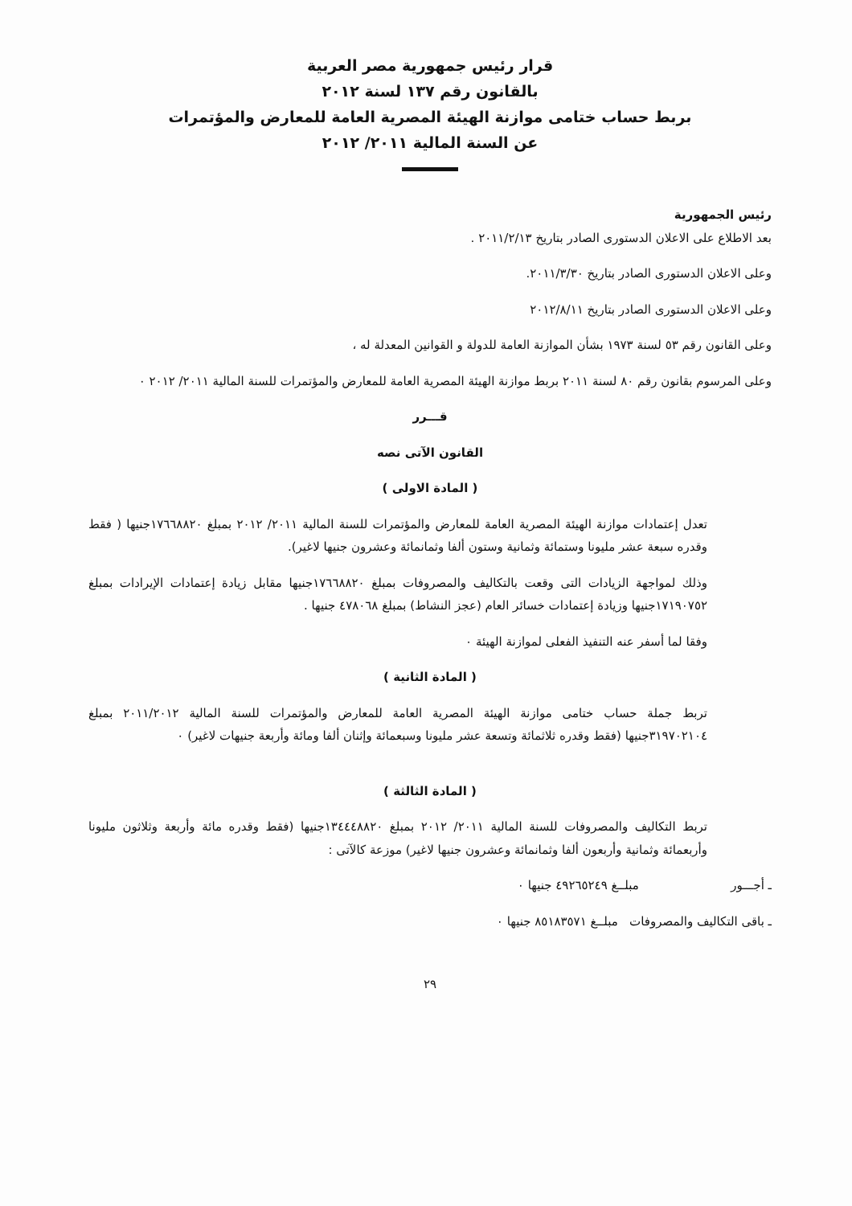قرار رئيس جمهورية مصر العربية
بالقانون رقم ١٣٧ لسنة ٢٠١٢
بربط حساب ختامى موازنة الهيئة المصرية العامة للمعارض والمؤتمرات
عن السنة المالية ٢٠١١/ ٢٠١٢
رئيس الجمهورية
بعد الاطلاع على الاعلان الدستورى الصادر بتاريخ ٢٠١١/٢/١٣ .
وعلى الاعلان الدستورى الصادر بتاريخ ٢٠١١/٣/٣٠.
وعلى الاعلان الدستورى الصادر بتاريخ ٢٠١٢/٨/١١
وعلى القانون رقم ٥٣ لسنة ١٩٧٣ بشأن الموازنة العامة للدولة و القوانين المعدلة له ،
وعلى المرسوم بقانون رقم ٨٠ لسنة ٢٠١١ بربط موازنة الهيئة المصرية العامة للمعارض والمؤتمرات للسنة المالية ٢٠١١/ ٢٠١٢ ٠
قـــرر
القانون الآتى نصه
( المادة الاولى )
تعدل إعتمادات موازنة الهيئة المصرية العامة للمعارض والمؤتمرات للسنة المالية ٢٠١١/ ٢٠١٢ بمبلغ ١٧٦٦٨٨٢٠جنيها ( فقط وقدره سبعة عشر مليونا وستمائة وثمانية وستون ألفا وثمانمائة وعشرون جنيها لاغير).
وذلك لمواجهة الزيادات التى وقعت بالتكاليف والمصروفات بمبلغ ١٧٦٦٨٨٢٠جنيها مقابل زيادة إعتمادات الإيرادات بمبلغ ١٧١٩٠٧٥٢جنيها وزيادة إعتمادات خسائر العام (عجز النشاط) بمبلغ ٤٧٨٠٦٨ جنيها .
وفقا لما أسفر عنه التنفيذ الفعلى لموازنة الهيئة ٠
( المادة الثانية )
تربط جملة حساب ختامى موازنة الهيئة المصرية العامة للمعارض والمؤتمرات للسنة المالية ٢٠١١/٢٠١٢ بمبلغ ٣١٩٧٠٢١٠٤جنيها (فقط وقدره ثلاثمائة وتسعة عشر مليونا وسبعمائة وإثنان ألفا ومائة وأربعة جنيهات لاغير) ٠
( المادة الثالثة )
تربط التكاليف والمصروفات للسنة المالية ٢٠١١/ ٢٠١٢ بمبلغ ١٣٤٤٤٨٨٢٠جنيها (فقط وقدره مائة وأربعة وثلاثون مليونا وأربعمائة وثمانية وأربعون ألفا وثمانمائة وعشرون جنيها لاغير) موزعة كالآتى :
ـ أجـــور مبلــغ ٤٩٢٦٥٢٤٩ جنيها ٠
ـ باقى التكاليف والمصروفات مبلــغ ٨٥١٨٣٥٧١ جنيها ٠
٢٩